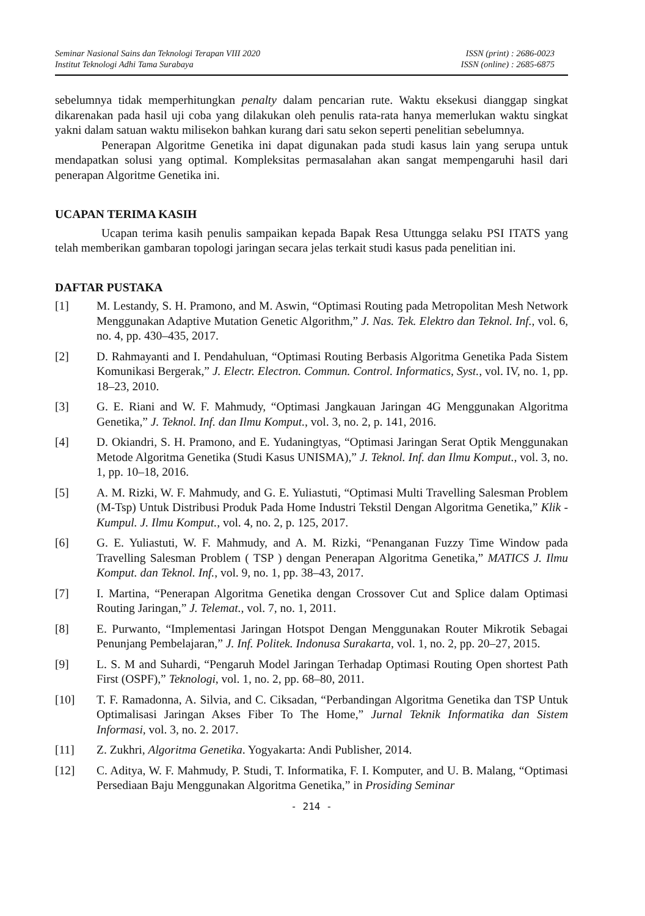Seminar Nasional Sains dan Teknologi Terapan VIII 2020
Institut Teknologi Adhi Tama Surabaya
ISSN (print) : 2686-0023
ISSN (online) : 2685-6875
sebelumnya tidak memperhitungkan penalty dalam pencarian rute. Waktu eksekusi dianggap singkat dikarenakan pada hasil uji coba yang dilakukan oleh penulis rata-rata hanya memerlukan waktu singkat yakni dalam satuan waktu milisekon bahkan kurang dari satu sekon seperti penelitian sebelumnya.
Penerapan Algoritme Genetika ini dapat digunakan pada studi kasus lain yang serupa untuk mendapatkan solusi yang optimal. Kompleksitas permasalahan akan sangat mempengaruhi hasil dari penerapan Algoritme Genetika ini.
UCAPAN TERIMA KASIH
Ucapan terima kasih penulis sampaikan kepada Bapak Resa Uttungga selaku PSI ITATS yang telah memberikan gambaran topologi jaringan secara jelas terkait studi kasus pada penelitian ini.
DAFTAR PUSTAKA
[1] M. Lestandy, S. H. Pramono, and M. Aswin, “Optimasi Routing pada Metropolitan Mesh Network Menggunakan Adaptive Mutation Genetic Algorithm,” J. Nas. Tek. Elektro dan Teknol. Inf., vol. 6, no. 4, pp. 430–435, 2017.
[2] D. Rahmayanti and I. Pendahuluan, “Optimasi Routing Berbasis Algoritma Genetika Pada Sistem Komunikasi Bergerak,” J. Electr. Electron. Commun. Control. Informatics, Syst., vol. IV, no. 1, pp. 18–23, 2010.
[3] G. E. Riani and W. F. Mahmudy, “Optimasi Jangkauan Jaringan 4G Menggunakan Algoritma Genetika,” J. Teknol. Inf. dan Ilmu Komput., vol. 3, no. 2, p. 141, 2016.
[4] D. Okiandri, S. H. Pramono, and E. Yudaningtyas, “Optimasi Jaringan Serat Optik Menggunakan Metode Algoritma Genetika (Studi Kasus UNISMA),” J. Teknol. Inf. dan Ilmu Komput., vol. 3, no. 1, pp. 10–18, 2016.
[5] A. M. Rizki, W. F. Mahmudy, and G. E. Yuliastuti, “Optimasi Multi Travelling Salesman Problem (M-Tsp) Untuk Distribusi Produk Pada Home Industri Tekstil Dengan Algoritma Genetika,” Klik - Kumpul. J. Ilmu Komput., vol. 4, no. 2, p. 125, 2017.
[6] G. E. Yuliastuti, W. F. Mahmudy, and A. M. Rizki, “Penanganan Fuzzy Time Window pada Travelling Salesman Problem ( TSP ) dengan Penerapan Algoritma Genetika,” MATICS J. Ilmu Komput. dan Teknol. Inf., vol. 9, no. 1, pp. 38–43, 2017.
[7] I. Martina, “Penerapan Algoritma Genetika dengan Crossover Cut and Splice dalam Optimasi Routing Jaringan,” J. Telemat., vol. 7, no. 1, 2011.
[8] E. Purwanto, “Implementasi Jaringan Hotspot Dengan Menggunakan Router Mikrotik Sebagai Penunjang Pembelajaran,” J. Inf. Politek. Indonusa Surakarta, vol. 1, no. 2, pp. 20–27, 2015.
[9] L. S. M and Suhardi, “Pengaruh Model Jaringan Terhadap Optimasi Routing Open shortest Path First (OSPF),” Teknologi, vol. 1, no. 2, pp. 68–80, 2011.
[10] T. F. Ramadonna, A. Silvia, and C. Ciksadan, “Perbandingan Algoritma Genetika dan TSP Untuk Optimalisasi Jaringan Akses Fiber To The Home,” Jurnal Teknik Informatika dan Sistem Informasi, vol. 3, no. 2. 2017.
[11] Z. Zukhri, Algoritma Genetika. Yogyakarta: Andi Publisher, 2014.
[12] C. Aditya, W. F. Mahmudy, P. Studi, T. Informatika, F. I. Komputer, and U. B. Malang, “Optimasi Persediaan Baju Menggunakan Algoritma Genetika,” in Prosiding Seminar
- 214 -